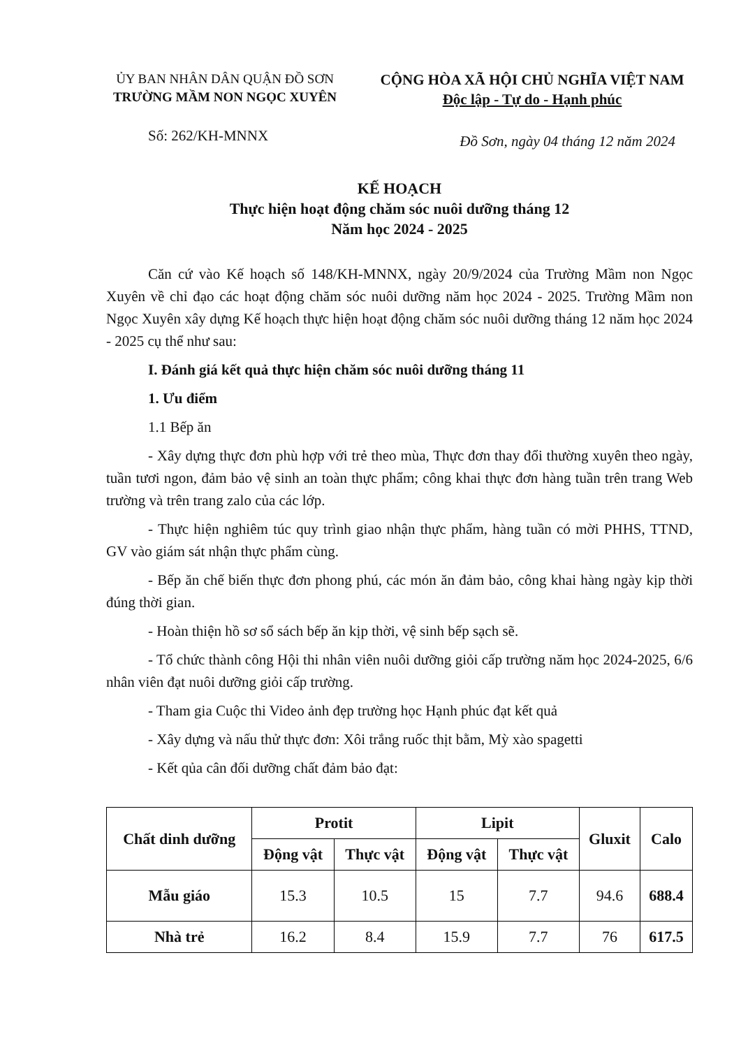ỦY BAN NHÂN DÂN QUẬN ĐỒ SƠN
TRƯỜNG MẦM NON NGỌC XUYÊN
CỘNG HÒA XÃ HỘI CHỦ NGHĨA VIỆT NAM
Độc lập - Tự do - Hạnh phúc
Số: 262/KH-MNNX
Đồ Sơn, ngày 04 tháng 12 năm 2024
KẾ HOẠCH
Thực hiện hoạt động chăm sóc nuôi dưỡng tháng 12
Năm học 2024 - 2025
Căn cứ vào Kế hoạch số 148/KH-MNNX, ngày 20/9/2024 của Trường Mầm non Ngọc Xuyên về chỉ đạo các hoạt động chăm sóc nuôi dưỡng năm học 2024 - 2025. Trường Mầm non Ngọc Xuyên xây dựng Kế hoạch thực hiện hoạt động chăm sóc nuôi dưỡng tháng 12 năm học 2024 - 2025 cụ thể như sau:
I. Đánh giá kết quả thực hiện chăm sóc nuôi dưỡng tháng 11
1. Ưu điểm
1.1 Bếp ăn
- Xây dựng thực đơn phù hợp với trẻ theo mùa, Thực đơn thay đổi thường xuyên theo ngày, tuần tươi ngon, đảm bảo vệ sinh an toàn thực phẩm; công khai thực đơn hàng tuần trên trang Web trường và trên trang zalo của các lớp.
- Thực hiện nghiêm túc quy trình giao nhận thực phẩm, hàng tuần có mời PHHS, TTND, GV vào giám sát nhận thực phẩm cùng.
- Bếp ăn chế biến thực đơn phong phú, các món ăn đảm bảo, công khai hàng ngày kịp thời đúng thời gian.
- Hoàn thiện hồ sơ sổ sách bếp ăn kịp thời, vệ sinh bếp sạch sẽ.
- Tổ chức thành công Hội thi nhân viên nuôi dưỡng giỏi cấp trường năm học 2024-2025, 6/6 nhân viên đạt nuôi dưỡng giỏi cấp trường.
- Tham gia Cuộc thi Video ảnh đẹp trường học Hạnh phúc đạt kết quả
- Xây dựng và nấu thử thực đơn: Xôi trắng ruốc thịt bằm, Mỳ xào spagetti
- Kết qủa cân đối dưỡng chất đảm bảo đạt:
| Chất dinh dưỡng | Protit | | Lipit | | Gluxit | Calo |
| --- | --- | --- | --- | --- | --- | --- |
| | Động vật | Thực vật | Động vật | Thực vật | | |
| Mẫu giáo | 15.3 | 10.5 | 15 | 7.7 | 94.6 | 688.4 |
| Nhà trẻ | 16.2 | 8.4 | 15.9 | 7.7 | 76 | 617.5 |